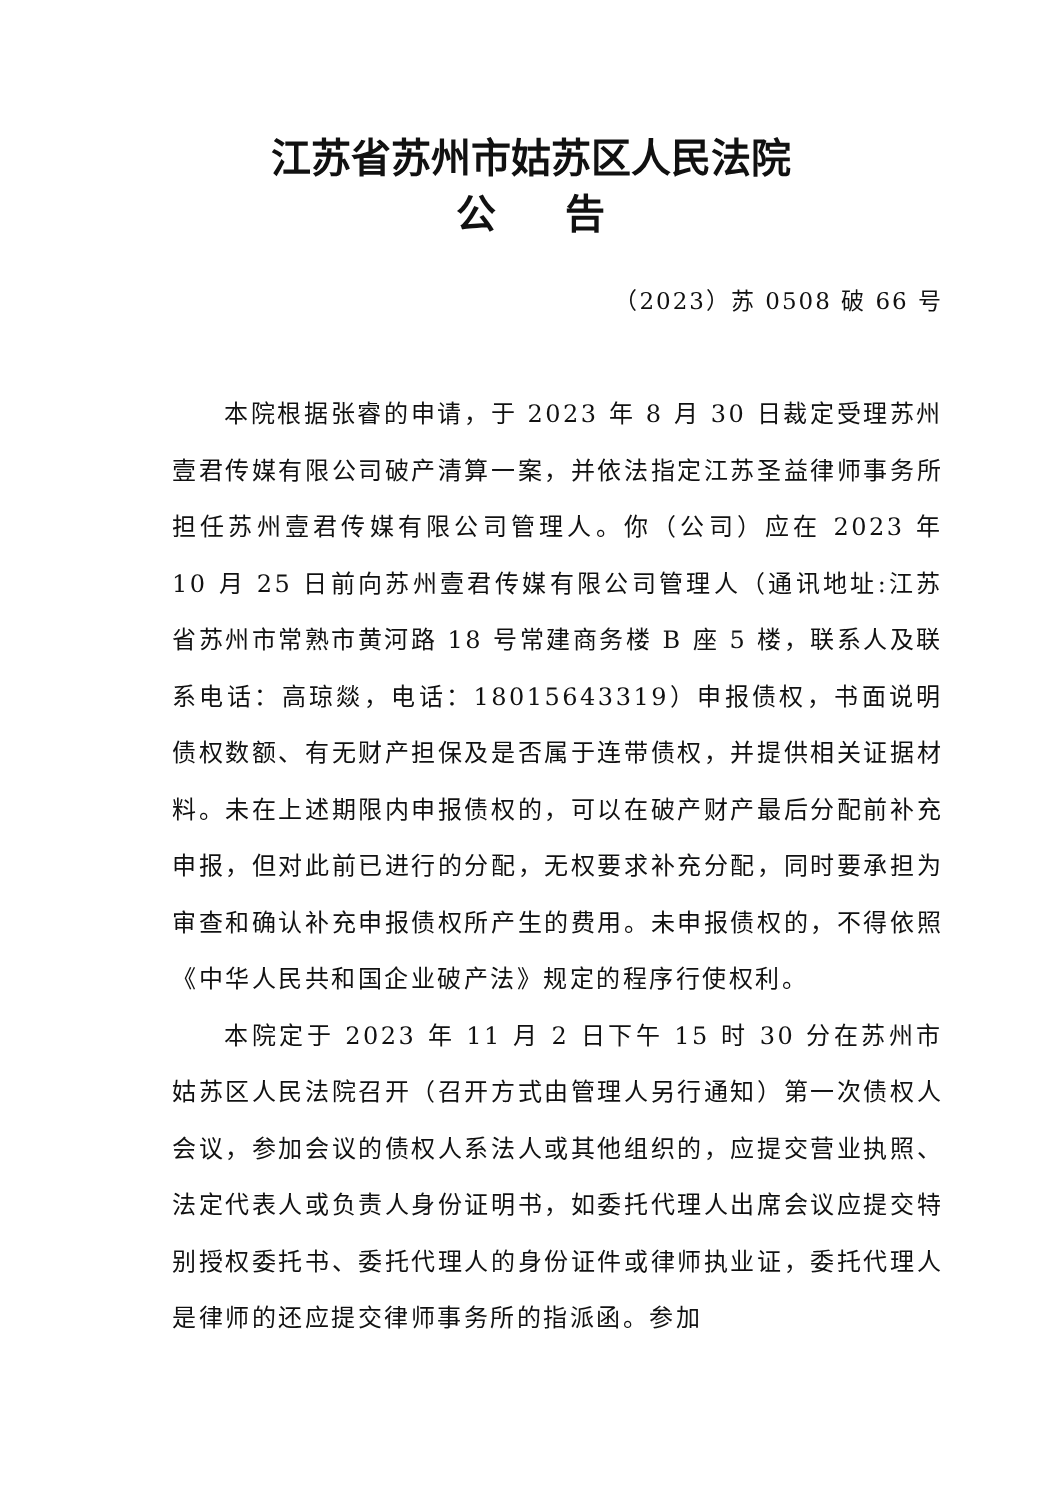江苏省苏州市姑苏区人民法院
公 告
（2023）苏 0508 破 66 号
本院根据张睿的申请，于 2023 年 8 月 30 日裁定受理苏州壹君传媒有限公司破产清算一案，并依法指定江苏圣益律师事务所担任苏州壹君传媒有限公司管理人。你（公司）应在 2023 年 10 月 25 日前向苏州壹君传媒有限公司管理人（通讯地址:江苏省苏州市常熟市黄河路 18 号常建商务楼 B 座 5 楼，联系人及联系电话：高琼燚，电话：18015643319）申报债权，书面说明债权数额、有无财产担保及是否属于连带债权，并提供相关证据材料。未在上述期限内申报债权的，可以在破产财产最后分配前补充申报，但对此前已进行的分配，无权要求补充分配，同时要承担为审查和确认补充申报债权所产生的费用。未申报债权的，不得依照《中华人民共和国企业破产法》规定的程序行使权利。
本院定于 2023 年 11 月 2 日下午 15 时 30 分在苏州市姑苏区人民法院召开（召开方式由管理人另行通知）第一次债权人会议，参加会议的债权人系法人或其他组织的，应提交营业执照、法定代表人或负责人身份证明书，如委托代理人出席会议应提交特别授权委托书、委托代理人的身份证件或律师执业证，委托代理人是律师的还应提交律师事务所的指派函。参加